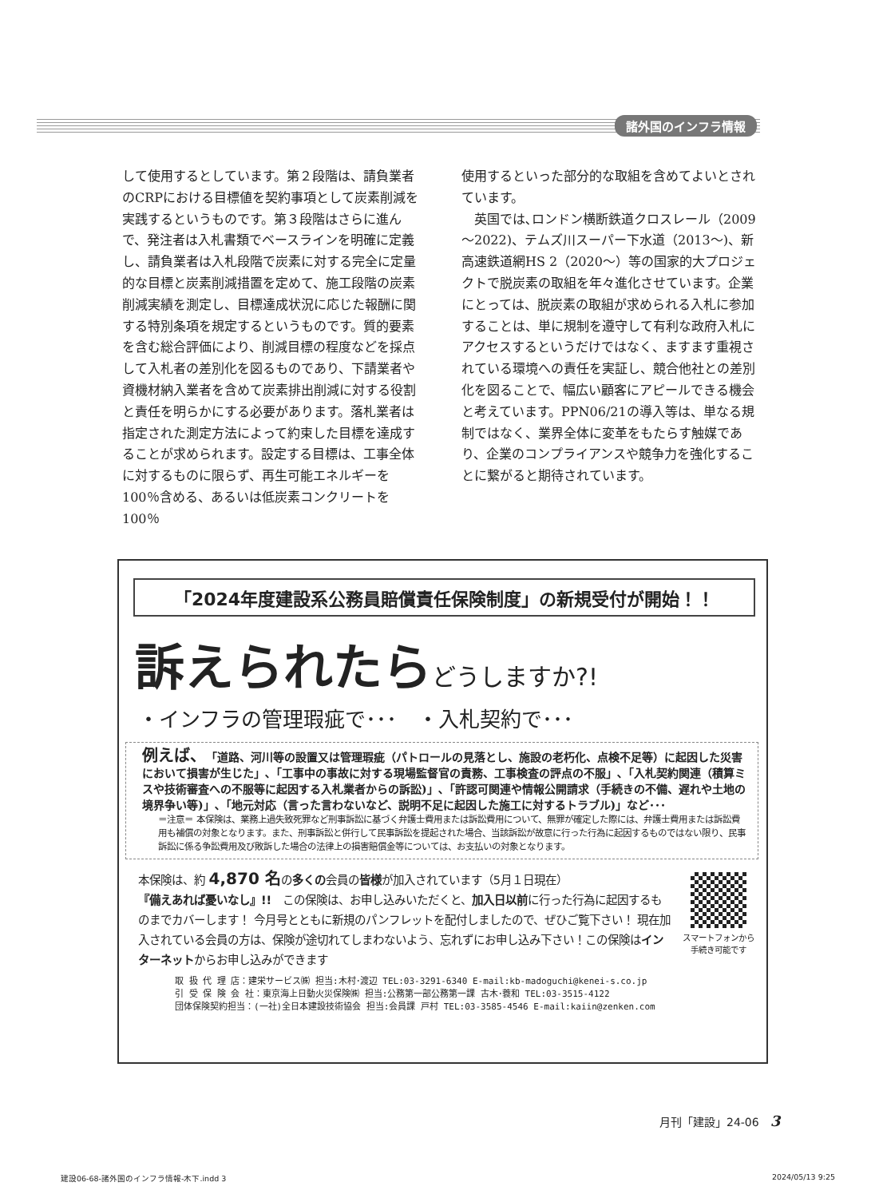諸外国のインフラ情報
して使用するとしています。第２段階は、請負業者のCRPにおける目標値を契約事項として炭素削減を実践するというものです。第３段階はさらに進んで、発注者は入札書類でベースラインを明確に定義し、請負業者は入札段階で炭素に対する完全に定量的な目標と炭素削減措置を定めて、施工段階の炭素削減実績を測定し、目標達成状況に応じた報酬に関する特別条項を規定するというものです。質的要素を含む総合評価により、削減目標の程度などを採点して入札者の差別化を図るものであり、下請業者や資機材納入業者を含めて炭素排出削減に対する役割と責任を明らかにする必要があります。落札業者は指定された測定方法によって約束した目標を達成することが求められます。設定する目標は、工事全体に対するものに限らず、再生可能エネルギーを100％含める、あるいは低炭素コンクリートを100％
使用するといった部分的な取組を含めてよいとされています。
　英国では､ロンドン横断鉄道クロスレール（2009～2022)、テムズ川スーパー下水道（2013～)、新高速鉄道網HS 2（2020～）等の国家的大プロジェクトで脱炭素の取組を年々進化させています。企業にとっては、脱炭素の取組が求められる入札に参加することは、単に規制を遵守して有利な政府入札にアクセスするというだけではなく、ますます重視されている環境への責任を実証し、競合他社との差別化を図ることで、幅広い顧客にアピールできる機会と考えています。PPN06/21の導入等は、単なる規制ではなく、業界全体に変革をもたらす触媒であり、企業のコンプライアンスや競争力を強化することに繋がると期待されています。
「2024年度建設系公務員賠償責任保険制度」の新規受付が開始！！
訴えられたらどうしますか?!
・インフラの管理瑕疵で･･･　・入札契約で･･･
例えば、「道路、河川等の設置又は管理瑕疵（パトロールの見落とし、施設の老朽化、点検不足等）に起因した災害において損害が生じた」､「工事中の事故に対する現場監督官の責務、工事検査の評点の不服」､「入札契約関連（積算ミスや技術審査への不服等に起因する入札業者からの訴訟)」､「許認可関連や情報公開請求（手続きの不備、遅れや土地の境界争い等)」､「地元対応（言った言わないなど、説明不足に起因した施工に対するトラブル)」など･･･
＝注意＝ 本保険は、業務上過失致死罪など刑事訴訟に基づく弁護士費用または訴訟費用について、無罪が確定した際には、弁護士費用または訴訟費用も補償の対象となります。また、刑事訴訟と併行して民事訴訟を提起された場合、当該訴訟が故意に行った行為に起因するものではない限り、民事訴訟に係る争訟費用及び敗訴した場合の法律上の損害賠償金等については、お支払いの対象となります。
本保険は、約 4,870 名の多くの会員の皆様が加入されています（5月１日現在）
『備えあれば憂いなし』!!　この保険は、お申し込みいただくと、加入日以前に行った行為に起因するものまでカバーします！ 今月号とともに新規のパンフレットを配付しましたので、ぜひご覧下さい！ 現在加入されている会員の方は、保険が途切れてしまわないよう、忘れずにお申し込み下さい！この保険はインターネットからお申し込みができます
スマートフォンから
手続き可能です
取 扱 代 理 店：建栄サービス㈱ 担当:木村･渡辺 TEL:03-3291-6340 E-mail:kb-madoguchi@kenei-s.co.jp
引 受 保 険 会 社：東京海上日動火災保険㈱ 担当:公務第一部公務第一課 古木･蓑和 TEL:03-3515-4122
団体保険契約担当：(一社)全日本建設技術協会 担当:会員課 戸村 TEL:03-3585-4546 E-mail:kaiin@zenken.com
月刊「建設」24-06　3
建設06-68-諸外国のインフラ情報-木下.indd 3 2024/05/13 9:25